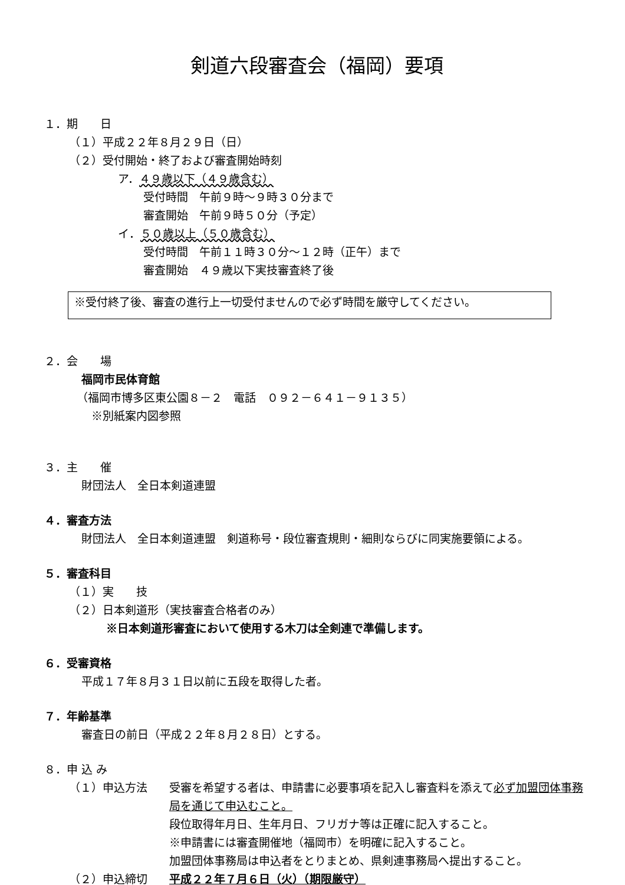剣道六段審査会（福岡）要項
１．期　　日
（１）平成２２年８月２９日（日）
（２）受付開始・終了および審査開始時刻
ア．４９歳以下（４９歳含む）
受付時間　午前９時～９時３０分まで
審査開始　午前９時５０分（予定）
イ．５０歳以上（５０歳含む）
受付時間　午前１１時３０分～１２時（正午）まで
審査開始　４９歳以下実技審査終了後
※受付終了後、審査の進行上一切受付ませんので必ず時間を厳守してください。
２．会　　場
福岡市民体育館
（福岡市博多区東公園８－２　電話　０９２－６４１－９１３５）
※別紙案内図参照
３．主　　催
財団法人　全日本剣道連盟
４．審査方法
財団法人　全日本剣道連盟　剣道称号・段位審査規則・細則ならびに同実施要領による。
５．審査科目
（１）実　　技
（２）日本剣道形（実技審査合格者のみ）
※日本剣道形審査において使用する木刀は全剣連で準備します。
６．受審資格
平成１７年８月３１日以前に五段を取得した者。
７．年齢基準
審査日の前日（平成２２年８月２８日）とする。
８．申 込 み
（１）申込方法 受審を希望する者は、申請書に必要事項を記入し審査料を添えて必ず加盟団体事務局を通じて申込むこと。
段位取得年月日、生年月日、フリガナ等は正確に記入すること。
※申請書には審査開催地（福岡市）を明確に記入すること。
加盟団体事務局は申込者をとりまとめ、県剣連事務局へ提出すること。
（２）申込締切 平成２２年７月６日（火）（期限厳守）